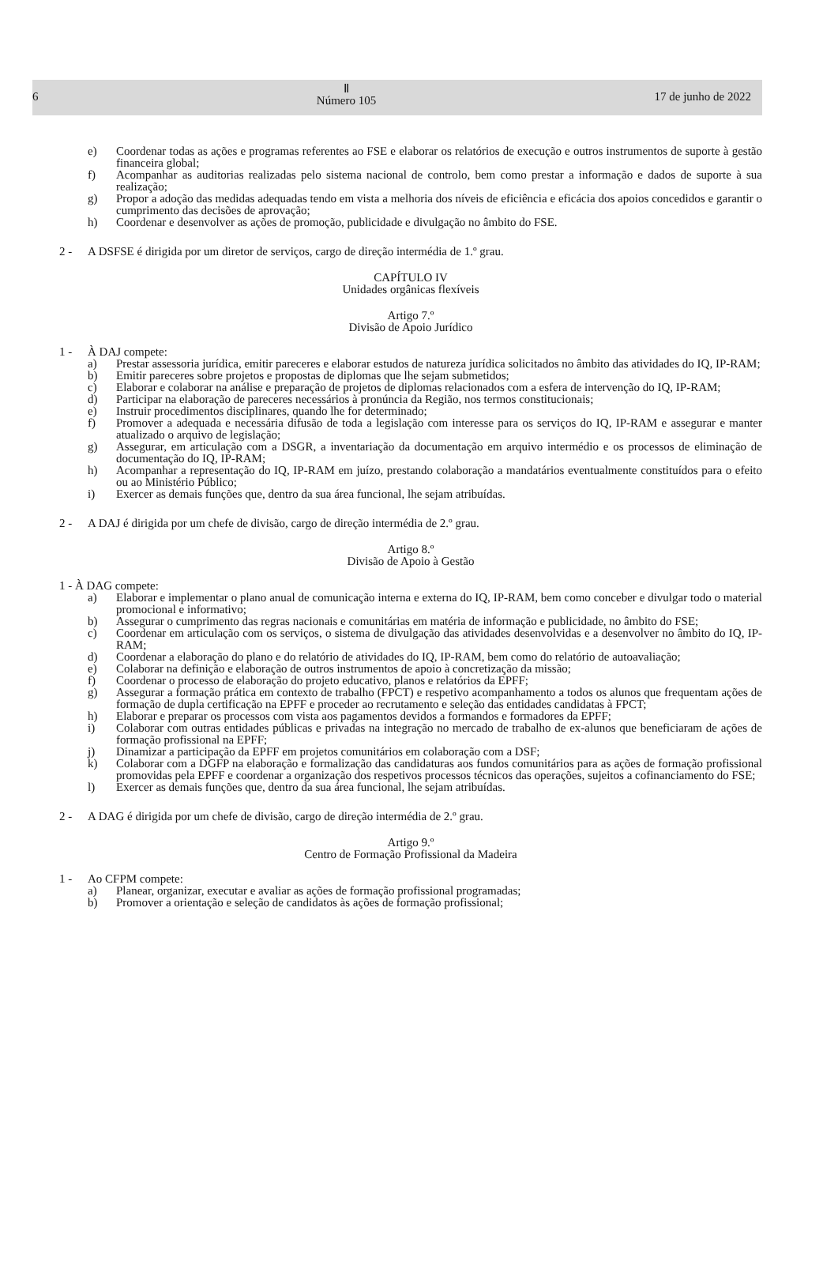6
Ⅱ
Número 105
17 de junho de 2022
e) Coordenar todas as ações e programas referentes ao FSE e elaborar os relatórios de execução e outros instrumentos de suporte à gestão financeira global;
f) Acompanhar as auditorias realizadas pelo sistema nacional de controlo, bem como prestar a informação e dados de suporte à sua realização;
g) Propor a adoção das medidas adequadas tendo em vista a melhoria dos níveis de eficiência e eficácia dos apoios concedidos e garantir o cumprimento das decisões de aprovação;
h) Coordenar e desenvolver as ações de promoção, publicidade e divulgação no âmbito do FSE.
2 - A DSFSE é dirigida por um diretor de serviços, cargo de direção intermédia de 1.º grau.
CAPÍTULO IV
Unidades orgânicas flexíveis
Artigo 7.º
Divisão de Apoio Jurídico
1 - À DAJ compete:
a) Prestar assessoria jurídica, emitir pareceres e elaborar estudos de natureza jurídica solicitados no âmbito das atividades do IQ, IP-RAM;
b) Emitir pareceres sobre projetos e propostas de diplomas que lhe sejam submetidos;
c) Elaborar e colaborar na análise e preparação de projetos de diplomas relacionados com a esfera de intervenção do IQ, IP-RAM;
d) Participar na elaboração de pareceres necessários à pronúncia da Região, nos termos constitucionais;
e) Instruir procedimentos disciplinares, quando lhe for determinado;
f) Promover a adequada e necessária difusão de toda a legislação com interesse para os serviços do IQ, IP-RAM e assegurar e manter atualizado o arquivo de legislação;
g) Assegurar, em articulação com a DSGR, a inventariação da documentação em arquivo intermédio e os processos de eliminação de documentação do IQ, IP-RAM;
h) Acompanhar a representação do IQ, IP-RAM em juízo, prestando colaboração a mandatários eventualmente constituídos para o efeito ou ao Ministério Público;
i) Exercer as demais funções que, dentro da sua área funcional, lhe sejam atribuídas.
2 - A DAJ é dirigida por um chefe de divisão, cargo de direção intermédia de 2.º grau.
Artigo 8.º
Divisão de Apoio à Gestão
1 - À DAG compete:
a) Elaborar e implementar o plano anual de comunicação interna e externa do IQ, IP-RAM, bem como conceber e divulgar todo o material promocional e informativo;
b) Assegurar o cumprimento das regras nacionais e comunitárias em matéria de informação e publicidade, no âmbito do FSE;
c) Coordenar em articulação com os serviços, o sistema de divulgação das atividades desenvolvidas e a desenvolver no âmbito do IQ, IP-RAM;
d) Coordenar a elaboração do plano e do relatório de atividades do IQ, IP-RAM, bem como do relatório de autoavaliação;
e) Colaborar na definição e elaboração de outros instrumentos de apoio à concretização da missão;
f) Coordenar o processo de elaboração do projeto educativo, planos e relatórios da EPFF;
g) Assegurar a formação prática em contexto de trabalho (FPCT) e respetivo acompanhamento a todos os alunos que frequentam ações de formação de dupla certificação na EPFF e proceder ao recrutamento e seleção das entidades candidatas à FPCT;
h) Elaborar e preparar os processos com vista aos pagamentos devidos a formandos e formadores da EPFF;
i) Colaborar com outras entidades públicas e privadas na integração no mercado de trabalho de ex-alunos que beneficiaram de ações de formação profissional na EPFF;
j) Dinamizar a participação da EPFF em projetos comunitários em colaboração com a DSF;
k) Colaborar com a DGFP na elaboração e formalização das candidaturas aos fundos comunitários para as ações de formação profissional promovidas pela EPFF e coordenar a organização dos respetivos processos técnicos das operações, sujeitos a cofinanciamento do FSE;
l) Exercer as demais funções que, dentro da sua área funcional, lhe sejam atribuídas.
2 - A DAG é dirigida por um chefe de divisão, cargo de direção intermédia de 2.º grau.
Artigo 9.º
Centro de Formação Profissional da Madeira
1 - Ao CFPM compete:
a) Planear, organizar, executar e avaliar as ações de formação profissional programadas;
b) Promover a orientação e seleção de candidatos às ações de formação profissional;